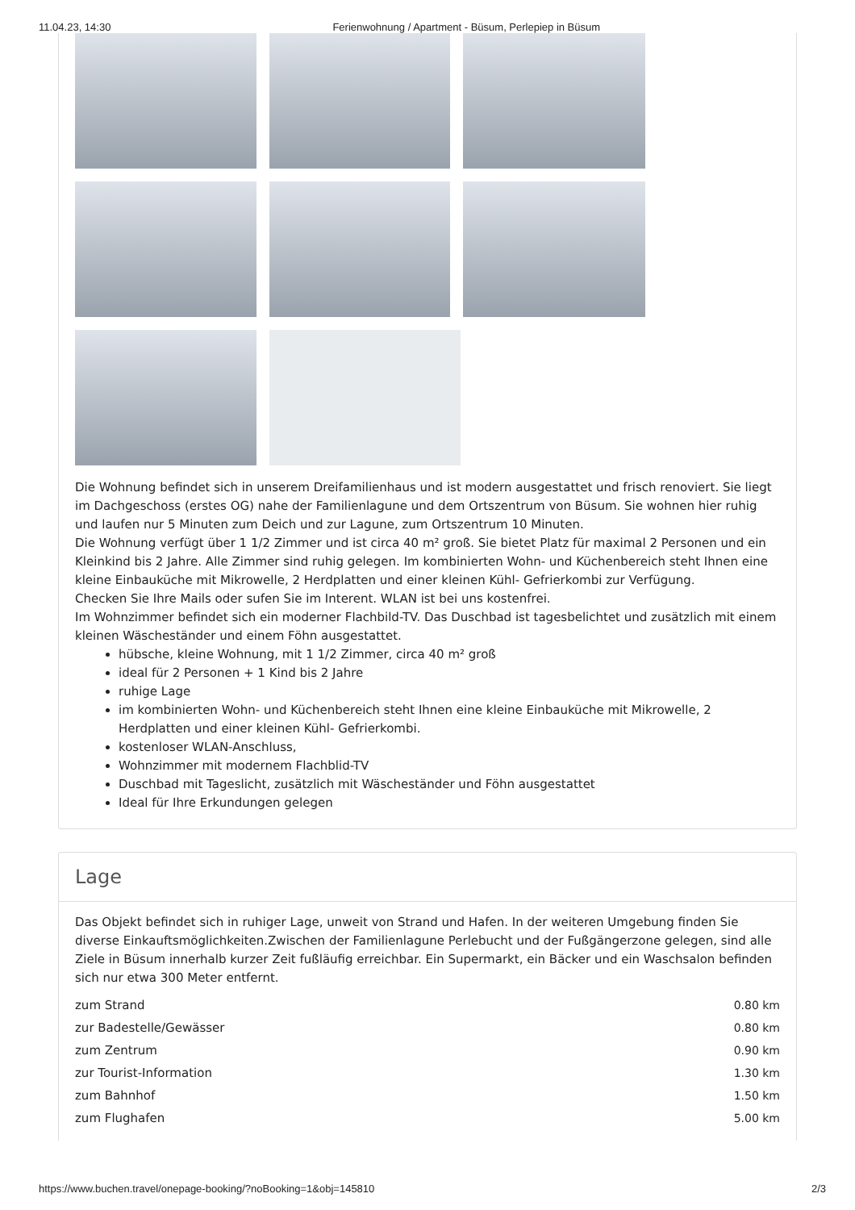11.04.23, 14:30 Ferienwohnung / Apartment - Büsum, Perlepiep in Büsum
Die Wohnung befindet sich in unserem Dreifamilienhaus und ist modern ausgestattet und frisch renoviert. Sie liegt im Dachgeschoss (erstes OG) nahe der Familienlagune und dem Ortszentrum von Büsum. Sie wohnen hier ruhig und laufen nur 5 Minuten zum Deich und zur Lagune, zum Ortszentrum 10 Minuten.
Die Wohnung verfügt über 1 1/2 Zimmer und ist circa 40 m² groß. Sie bietet Platz für maximal 2 Personen und ein Kleinkind bis 2 Jahre. Alle Zimmer sind ruhig gelegen. Im kombinierten Wohn- und Küchenbereich steht Ihnen eine kleine Einbauküche mit Mikrowelle, 2 Herdplatten und einer kleinen Kühl- Gefrierkombi zur Verfügung.
Checken Sie Ihre Mails oder sufen Sie im Interent. WLAN ist bei uns kostenfrei.
Im Wohnzimmer befindet sich ein moderner Flachbild-TV. Das Duschbad ist tagesbelichtet und zusätzlich mit einem kleinen Wäscheständer und einem Föhn ausgestattet.
hübsche, kleine Wohnung, mit 1 1/2 Zimmer, circa 40 m² groß
ideal für 2 Personen + 1 Kind bis 2 Jahre
ruhige Lage
im kombinierten Wohn- und Küchenbereich steht Ihnen eine kleine Einbauküche mit Mikrowelle, 2 Herdplatten und einer kleinen Kühl- Gefrierkombi.
kostenloser WLAN-Anschluss,
Wohnzimmer mit modernem Flachblid-TV
Duschbad mit Tageslicht, zusätzlich mit Wäscheständer und Föhn ausgestattet
Ideal für Ihre Erkundungen gelegen
Lage
Das Objekt befindet sich in ruhiger Lage, unweit von Strand und Hafen. In der weiteren Umgebung finden Sie diverse Einkauftsmöglichkeiten.Zwischen der Familienlagune Perlebucht und der Fußgängerzone gelegen, sind alle Ziele in Büsum innerhalb kurzer Zeit fußläufig erreichbar. Ein Supermarkt, ein Bäcker und ein Waschsalon befinden sich nur etwa 300 Meter entfernt.
| zum Strand | 0.80 km |
| zur Badestelle/Gewässer | 0.80 km |
| zum Zentrum | 0.90 km |
| zur Tourist-Information | 1.30 km |
| zum Bahnhof | 1.50 km |
| zum Flughafen | 5.00 km |
https://www.buchen.travel/onepage-booking/?noBooking=1&obj=145810 2/3